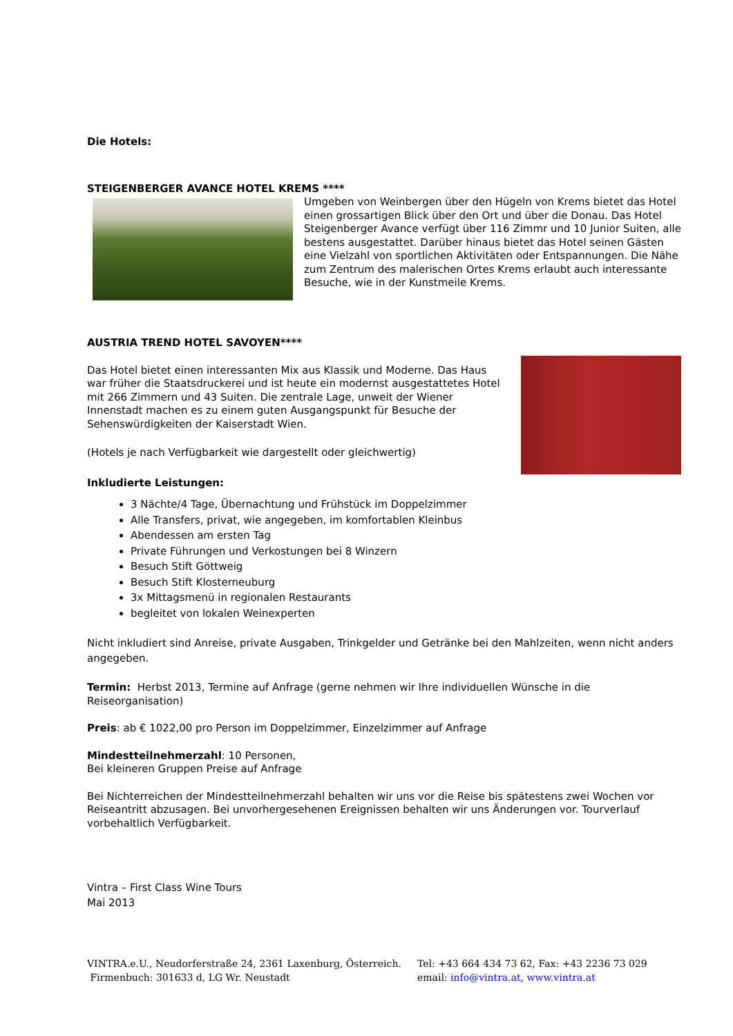Die Hotels:
STEIGENBERGER AVANCE HOTEL KREMS ****
Umgeben von Weinbergen über den Hügeln von Krems bietet das Hotel einen grossartigen Blick über den Ort und über die Donau. Das Hotel Steigenberger Avance verfügt über 116 Zimmr und 10 Junior Suiten, alle bestens ausgestattet. Darüber hinaus bietet das Hotel seinen Gästen eine Vielzahl von sportlichen Aktivitäten oder Entspannungen. Die Nähe zum Zentrum des malerischen Ortes Krems erlaubt auch interessante Besuche, wie in der Kunstmeile Krems.
AUSTRIA TREND HOTEL SAVOYEN****
Das Hotel bietet einen interessanten Mix aus Klassik und Moderne. Das Haus war früher die Staatsdruckerei und ist heute ein modernst ausgestattetes Hotel mit 266 Zimmern und 43 Suiten. Die zentrale Lage, unweit der Wiener Innenstadt machen es zu einem guten Ausgangspunkt für Besuche der Sehenswürdigkeiten der Kaiserstadt Wien.
(Hotels je nach Verfügbarkeit wie dargestellt oder gleichwertig)
Inkludierte Leistungen:
3 Nächte/4 Tage, Übernachtung und Frühstück im Doppelzimmer
Alle Transfers, privat, wie angegeben, im komfortablen Kleinbus
Abendessen am ersten Tag
Private Führungen und Verkostungen bei 8 Winzern
Besuch Stift Göttweig
Besuch Stift Klosterneuburg
3x Mittagsmenü in regionalen Restaurants
begleitet von lokalen Weinexperten
Nicht inkludiert sind Anreise, private Ausgaben, Trinkgelder und Getränke bei den Mahlzeiten, wenn nicht anders angegeben.
Termin: Herbst 2013, Termine auf Anfrage (gerne nehmen wir Ihre individuellen Wünsche in die Reiseorganisation)
Preis: ab € 1022,00 pro Person im Doppelzimmer, Einzelzimmer auf Anfrage
Mindestteilnehmerzahl: 10 Personen,
Bei kleineren Gruppen Preise auf Anfrage
Bei Nichterreichen der Mindestteilnehmerzahl behalten wir uns vor die Reise bis spätestens zwei Wochen vor Reiseantritt abzusagen. Bei unvorhergesehenen Ereignissen behalten wir uns Änderungen vor. Tourverlauf vorbehaltlich Verfügbarkeit.
Vintra – First Class Wine Tours
Mai 2013
VINTRA.e.U., Neudorferstraße 24, 2361 Laxenburg, Österreich.
Firmenbuch: 301633 d, LG Wr. Neustadt
Tel: +43 664 434 73 62, Fax: +43 2236 73 029
email: info@vintra.at, www.vintra.at